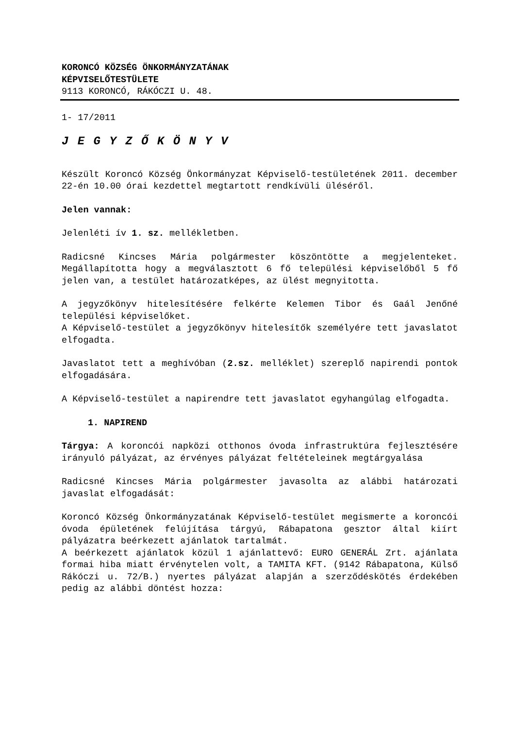KORONCÓ KÖZSÉG ÖNKORMÁNYZATÁNAK
KÉPVISELŐTESTÜLETE
9113 KORONCÓ, RÁKÓCZI U. 48.
1- 17/2011
J E G Y Z Ő K Ö N Y V
Készült Koroncó Község Önkormányzat Képviselő-testületének 2011. december 22-én 10.00 órai kezdettel megtartott rendkívüli üléséről.
Jelen vannak:
Jelenléti ív 1. sz. mellékletben.
Radicsné Kincses Mária polgármester köszöntötte a megjelenteket. Megállapította hogy a megválasztott 6 fő települési képviselőből 5 fő jelen van, a testület határozatképes, az ülést megnyitotta.
A jegyzőkönyv hitelesítésére felkérte Kelemen Tibor és Gaál Jenőné települési képviselőket.
A Képviselő-testület a jegyzőkönyv hitelesítők személyére tett javaslatot elfogadta.
Javaslatot tett a meghívóban (2.sz. melléklet) szereplő napirendi pontok elfogadására.
A Képviselő-testület a napirendre tett javaslatot egyhangúlag elfogadta.
1. NAPIREND
Tárgya: A koroncói napközi otthonos óvoda infrastruktúra fejlesztésére irányuló pályázat, az érvényes pályázat feltételeinek megtárgyalása
Radicsné Kincses Mária polgármester javasolta az alábbi határozati javaslat elfogadását:
Koroncó Község Önkormányzatának Képviselő-testület megismerte a koroncói óvoda épületének felújítása tárgyú, Rábapatona gesztor által kiírt pályázatra beérkezett ajánlatok tartalmát.
A beérkezett ajánlatok közül 1 ajánlattevő: EURO GENERÁL Zrt. ajánlata formai hiba miatt érvénytelen volt, a TAMITA KFT. (9142 Rábapatona, Külső Rákóczi u. 72/B.) nyertes pályázat alapján a szerződéskötés érdekében pedig az alábbi döntést hozza: